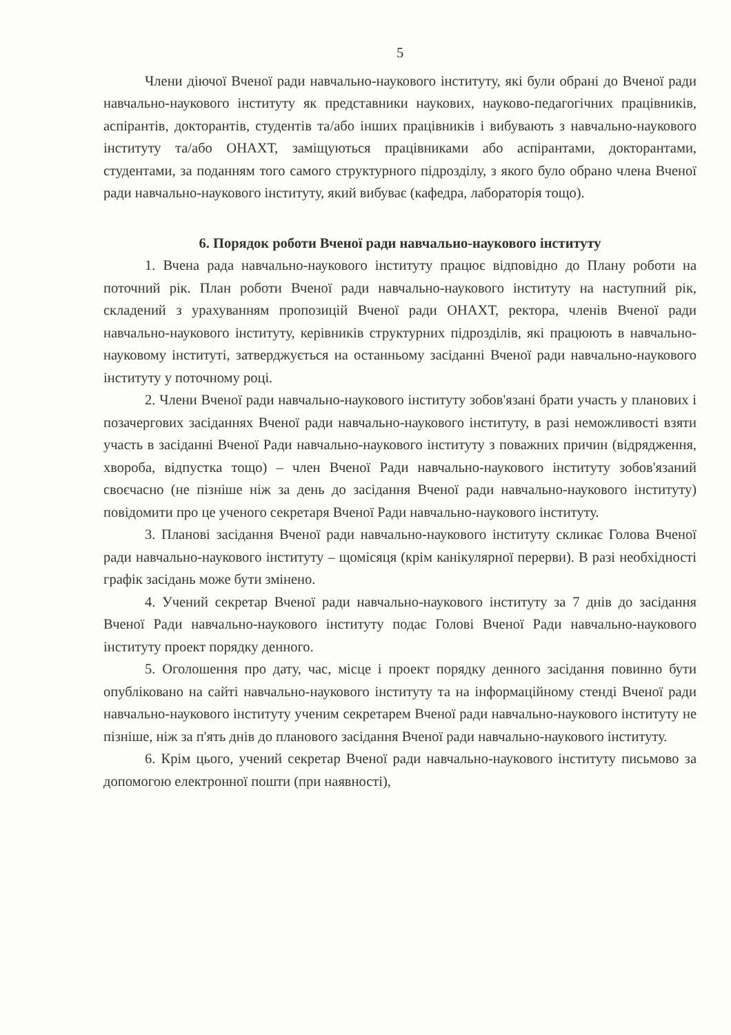5
Члени діючої Вченої ради навчально-наукового інституту, які були обрані до Вченої ради навчально-наукового інституту як представники наукових, науково-педагогічних працівників, аспірантів, докторантів, студентів та/або інших працівників і вибувають з навчально-наукового інституту та/або ОНАХТ, заміщуються працівниками або аспірантами, докторантами, студентами, за поданням того самого структурного підрозділу, з якого було обрано члена Вченої ради навчально-наукового інституту, який вибуває (кафедра, лабораторія тощо).
6. Порядок роботи Вченої ради навчально-наукового інституту
1. Вчена рада навчально-наукового інституту працює відповідно до Плану роботи на поточний рік. План роботи Вченої ради навчально-наукового інституту на наступний рік, складений з урахуванням пропозицій Вченої ради ОНАХТ, ректора, членів Вченої ради навчально-наукового інституту, керівників структурних підрозділів, які працюють в навчально-науковому інституті, затверджується на останньому засіданні Вченої ради навчально-наукового інституту у поточному році.
2. Члени Вченої ради навчально-наукового інституту зобов'язані брати участь у планових і позачергових засіданнях Вченої ради навчально-наукового інституту, в разі неможливості взяти участь в засіданні Вченої Ради навчально-наукового інституту з поважних причин (відрядження, хвороба, відпустка тощо) – член Вченої Ради навчально-наукового інституту зобов'язаний своєчасно (не пізніше ніж за день до засідання Вченої ради навчально-наукового інституту) повідомити про це ученого секретаря Вченої Ради навчально-наукового інституту.
3. Планові засідання Вченої ради навчально-наукового інституту скликає Голова Вченої ради навчально-наукового інституту – щомісяця (крім канікулярної перерви). В разі необхідності графік засідань може бути змінено.
4. Учений секретар Вченої ради навчально-наукового інституту за 7 днів до засідання Вченої Ради навчально-наукового інституту подає Голові Вченої Ради навчально-наукового інституту проект порядку денного.
5. Оголошення про дату, час, місце і проект порядку денного засідання повинно бути опубліковано на сайті навчально-наукового інституту та на інформаційному стенді Вченої ради навчально-наукового інституту ученим секретарем Вченої ради навчально-наукового інституту не пізніше, ніж за п'ять днів до планового засідання Вченої ради навчально-наукового інституту.
6. Крім цього, учений секретар Вченої ради навчально-наукового інституту письмово за допомогою електронної пошти (при наявності),